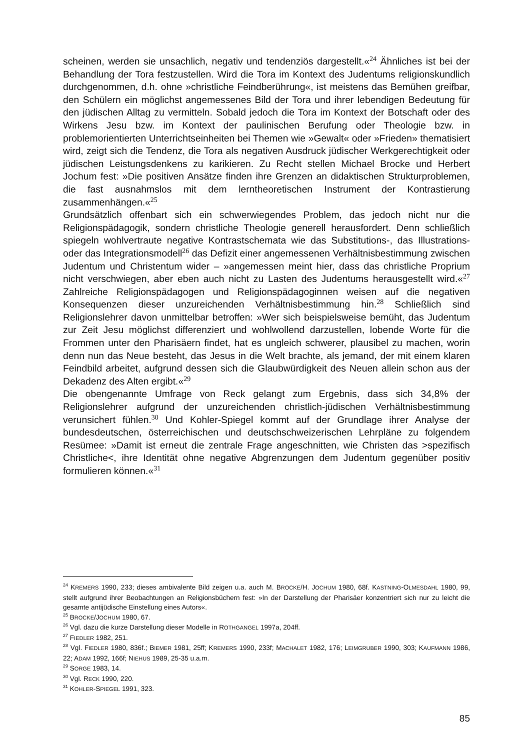scheinen, werden sie unsachlich, negativ und tendenziös dargestellt.«<sup>24</sup> Ähnliches ist bei der Behandlung der Tora festzustellen. Wird die Tora im Kontext des Judentums religionskundlich durchgenommen, d.h. ohne »christliche Feindberührung«, ist meistens das Bemühen greifbar, den Schülern ein möglichst angemessenes Bild der Tora und ihrer lebendigen Bedeutung für den jüdischen Alltag zu vermitteln. Sobald jedoch die Tora im Kontext der Botschaft oder des Wirkens Jesu bzw. im Kontext der paulinischen Berufung oder Theologie bzw. in problemorientierten Unterrichtseinheiten bei Themen wie »Gewalt« oder »Frieden» thematisiert wird, zeigt sich die Tendenz, die Tora als negativen Ausdruck jüdischer Werkgerechtigkeit oder jüdischen Leistungsdenkens zu karikieren. Zu Recht stellen Michael Brocke und Herbert Jochum fest: »Die positiven Ansätze finden ihre Grenzen an didaktischen Strukturproblemen, die fast ausnahmslos mit dem lerntheoretischen Instrument der Kontrastierung zusammenhängen.«<sup>25</sup>
Grundsätzlich offenbart sich ein schwerwiegendes Problem, das jedoch nicht nur die Religionspädagogik, sondern christliche Theologie generell herausfordert. Denn schließlich spiegeln wohlvertraute negative Kontrastschemata wie das Substitutions-, das Illustrations- oder das Integrationsmodell<sup>26</sup> das Defizit einer angemessenen Verhältnisbestimmung zwischen Judentum und Christentum wider – »angemessen meint hier, dass das christliche Proprium nicht verschwiegen, aber eben auch nicht zu Lasten des Judentums herausgestellt wird.«<sup>27</sup> Zahlreiche Religionspädagogen und Religionspädagoginnen weisen auf die negativen Konsequenzen dieser unzureichenden Verhältnisbestimmung hin.<sup>28</sup> Schließlich sind Religionslehrer davon unmittelbar betroffen: »Wer sich beispielsweise bemüht, das Judentum zur Zeit Jesu möglichst differenziert und wohlwollend darzustellen, lobende Worte für die Frommen unter den Pharisäern findet, hat es ungleich schwerer, plausibel zu machen, worin denn nun das Neue besteht, das Jesus in die Welt brachte, als jemand, der mit einem klaren Feindbild arbeitet, aufgrund dessen sich die Glaubwürdigkeit des Neuen allein schon aus der Dekadenz des Alten ergibt.«<sup>29</sup>
Die obengenannte Umfrage von Reck gelangt zum Ergebnis, dass sich 34,8% der Religionslehrer aufgrund der unzureichenden christlich-jüdischen Verhältnisbestimmung verunsichert fühlen.<sup>30</sup> Und Kohler-Spiegel kommt auf der Grundlage ihrer Analyse der bundesdeutschen, österreichischen und deutschschweizerischen Lehrpläne zu folgendem Resümee: »Damit ist erneut die zentrale Frage angeschnitten, wie Christen das >spezifisch Christliche<, ihre Identität ohne negative Abgrenzungen dem Judentum gegenüber positiv formulieren können.«<sup>31</sup>
<sup>24</sup> KREMERS 1990, 233; dieses ambivalente Bild zeigen u.a. auch M. BROCKE/H. JOCHUM 1980, 68f. KASTNING-OLMESDAHL 1980, 99, stellt aufgrund ihrer Beobachtungen an Religionsbüchern fest: »In der Darstellung der Pharisäer konzentriert sich nur zu leicht die gesamte antijüdische Einstellung eines Autors«.
<sup>25</sup> BROCKE/JOCHUM 1980, 67.
<sup>26</sup> Vgl. dazu die kurze Darstellung dieser Modelle in ROTHGANGEL 1997a, 204ff.
<sup>27</sup> FIEDLER 1982, 251.
<sup>28</sup> Vgl. FIEDLER 1980, 836f.; BIEMER 1981, 25ff; KREMERS 1990, 233f; MACHALET 1982, 176; LEIMGRUBER 1990, 303; KAUFMANN 1986, 22; ADAM 1992, 166f; NIEHUS 1989, 25-35 u.a.m.
<sup>29</sup> SORGE 1983, 14.
<sup>30</sup> Vgl. RECK 1990, 220.
<sup>31</sup> KOHLER-SPIEGEL 1991, 323.
85